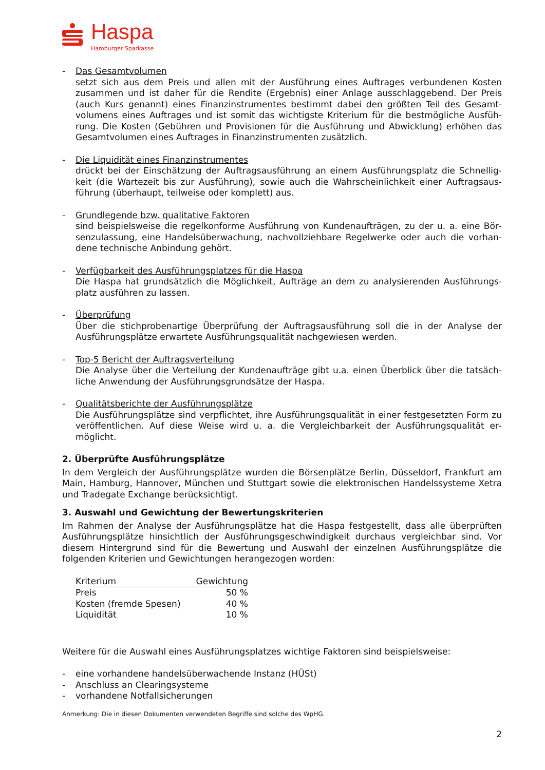Haspa
Hamburger Sparkasse
- Das Gesamtvolumen
setzt sich aus dem Preis und allen mit der Ausführung eines Auftrages verbundenen Kosten zusammen und ist daher für die Rendite (Ergebnis) einer Anlage ausschlaggebend. Der Preis (auch Kurs genannt) eines Finanzinstrumentes bestimmt dabei den größten Teil des Gesamt­volumens eines Auftrages und ist somit das wichtigste Kriterium für die bestmögliche Ausfüh­rung. Die Kosten (Gebühren und Provisionen für die Ausführung und Abwicklung) erhöhen das Gesamtvolumen eines Auftrages in Finanzinstrumenten zusätzlich.
- Die Liquidität eines Finanzinstrumentes
drückt bei der Einschätzung der Auftragsausführung an einem Ausführungsplatz die Schnellig­keit (die Wartezeit bis zur Ausführung), sowie auch die Wahrscheinlichkeit einer Auftragsaus­führung (überhaupt, teilweise oder komplett) aus.
- Grundlegende bzw. qualitative Faktoren
sind beispielsweise die regelkonforme Ausführung von Kundenaufträgen, zu der u. a. eine Bör­senzulassung, eine Handelsüberwachung, nachvollziehbare Regelwerke oder auch die vorhan­dene technische Anbindung gehört.
- Verfügbarkeit des Ausführungsplatzes für die Haspa
Die Haspa hat grundsätzlich die Möglichkeit, Aufträge an dem zu analysierenden Ausführungs­platz ausführen zu lassen.
- Überprüfung
Über die stichprobenartige Überprüfung der Auftragsausführung soll die in der Analyse der Ausführungsplätze erwartete Ausführungsqualität nachgewiesen werden.
- Top-5 Bericht der Auftragsverteilung
Die Analyse über die Verteilung der Kundenaufträge gibt u.a. einen Überblick über die tatsäch­liche Anwendung der Ausführungsgrundsätze der Haspa.
- Qualitätsberichte der Ausführungsplätze
Die Ausführungsplätze sind verpflichtet, ihre Ausführungsqualität in einer festgesetzten Form zu veröffentlichen. Auf diese Weise wird u. a. die Vergleichbarkeit der Ausführungsqualität er­möglicht.
2. Überprüfte Ausführungsplätze
In dem Vergleich der Ausführungsplätze wurden die Börsenplätze Berlin, Düsseldorf, Frankfurt am Main, Hamburg, Hannover, München und Stuttgart sowie die elektronischen Handelssysteme Xe­tra und Tradegate Exchange berücksichtigt.
3. Auswahl und Gewichtung der Bewertungskriterien
Im Rahmen der Analyse der Ausführungsplätze hat die Haspa festgestellt, dass alle überprüften Ausführungsplätze hinsichtlich der Ausführungsgeschwindigkeit durchaus vergleichbar sind. Vor diesem Hintergrund sind für die Bewertung und Auswahl der einzelnen Ausführungsplätze die folgenden Kriterien und Gewichtungen herangezogen worden:
| Kriterium | Gewichtung |
| --- | --- |
| Preis | 50 % |
| Kosten (fremde Spesen) | 40 % |
| Liquidität | 10 % |
Weitere für die Auswahl eines Ausführungsplatzes wichtige Faktoren sind beispielsweise:
- eine vorhandene handelsüberwachende Instanz (HÜSt)
- Anschluss an Clearingsysteme
- vorhandene Notfallsicherungen
Anmerkung: Die in diesen Dokumenten verwendeten Begriffe sind solche des WpHG.
2